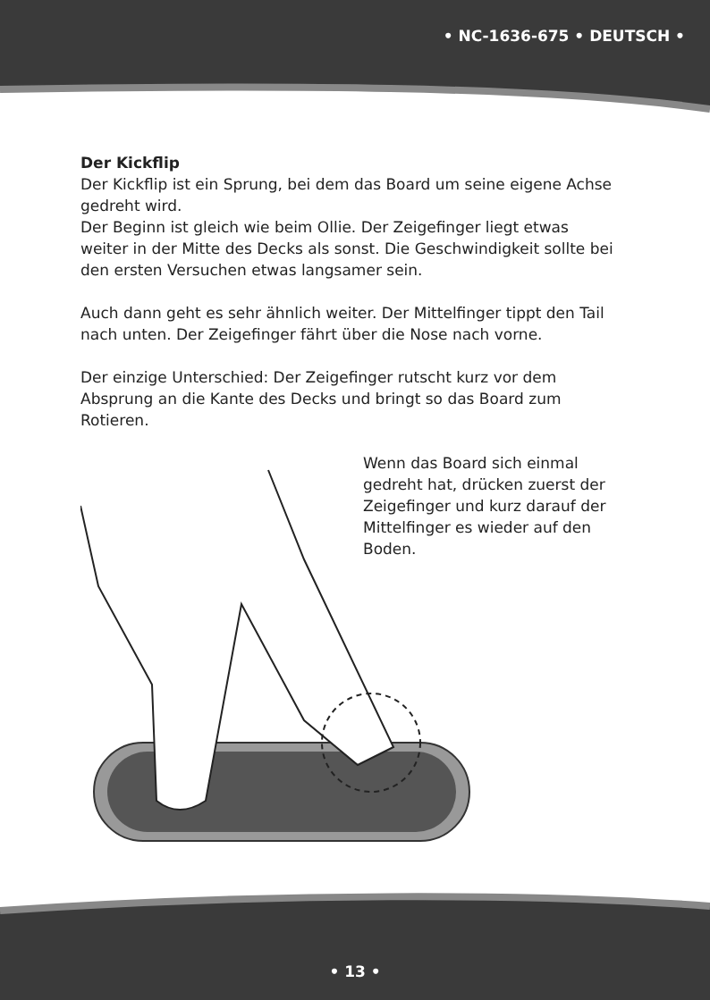• NC-1636-675 • DEUTSCH •
Der Kickflip
Der Kickflip ist ein Sprung, bei dem das Board um seine eigene Achse gedreht wird.
Der Beginn ist gleich wie beim Ollie. Der Zeigefinger liegt etwas weiter in der Mitte des Decks als sonst. Die Geschwindigkeit sollte bei den ersten Versuchen etwas langsamer sein.
Auch dann geht es sehr ähnlich weiter. Der Mittelfinger tippt den Tail nach unten. Der Zeigefinger fährt über die Nose nach vorne.
Der einzige Unterschied: Der Zeigefinger rutscht kurz vor dem Absprung an die Kante des Decks und bringt so das Board zum Rotieren.
Wenn das Board sich einmal gedreht hat, drücken zuerst der Zeigefinger und kurz darauf der Mittelfinger es wieder auf den Boden.
• 13 •